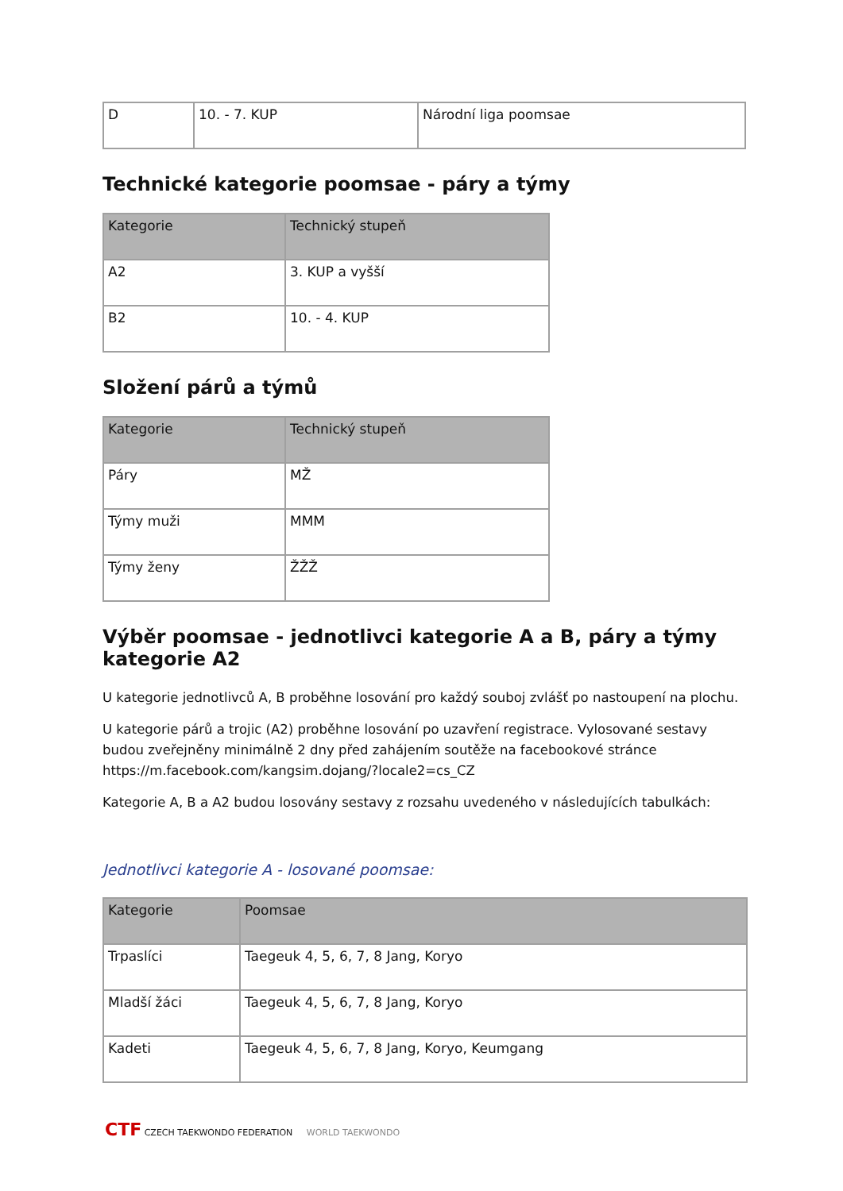| D | 10. - 7. KUP | Národní liga poomsae |
Technické kategorie poomsae - páry a týmy
| Kategorie | Technický stupeň |
| --- | --- |
| A2 | 3. KUP a vyšší |
| B2 | 10. - 4. KUP |
Složení párů a týmů
| Kategorie | Technický stupeň |
| --- | --- |
| Páry | MŽ |
| Týmy muži | MMM |
| Týmy ženy | ŽŽŽ |
Výběr poomsae - jednotlivci kategorie A a B, páry a týmy kategorie A2
U kategorie jednotlivců A, B proběhne losování pro každý souboj zvlášť po nastoupení na plochu.
U kategorie párů a trojic (A2) proběhne losování po uzavření registrace. Vylosované sestavy budou zveřejněny minimálně 2 dny před zahájením soutěže na facebookové stránce https://m.facebook.com/kangsim.dojang/?locale2=cs_CZ
Kategorie A, B a A2 budou losovány sestavy z rozsahu uvedeného v následujících tabulkách:
Jednotlivci kategorie A - losované poomsae:
| Kategorie | Poomsae |
| --- | --- |
| Trpaslíci | Taegeuk 4, 5, 6, 7, 8 Jang, Koryo |
| Mladší žáci | Taegeuk 4, 5, 6, 7, 8 Jang, Koryo |
| Kadeti | Taegeuk 4, 5, 6, 7, 8 Jang, Koryo, Keumgang |
CTF CZECH TAEKWONDO FEDERATION WORLD TAEKWONDO